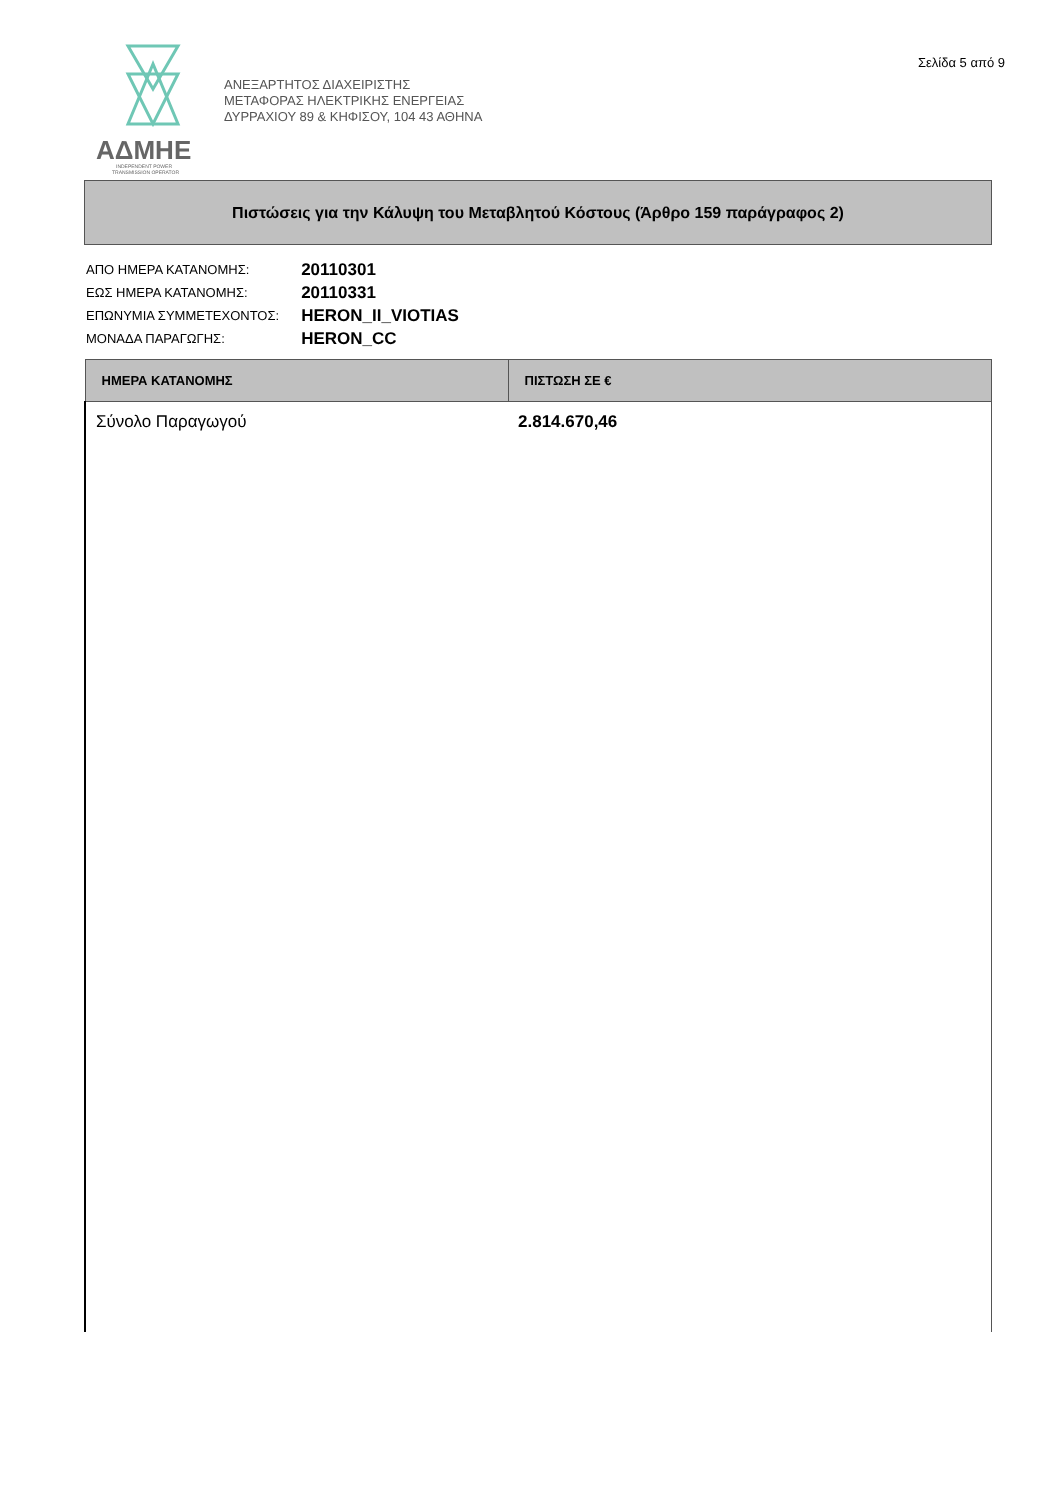ΑΔΜΗΕ
INDEPENDENT POWER
TRANSMISSION OPERATOR
ΑΝΕΞΑΡΤΗΤΟΣ ΔΙΑΧΕΙΡΙΣΤΗΣ
ΜΕΤΑΦΟΡΑΣ ΗΛΕΚΤΡΙΚΗΣ ΕΝΕΡΓΕΙΑΣ
ΔΥΡΡΑΧΙΟΥ 89 & ΚΗΦΙΣΟΥ, 104 43 ΑΘΗΝΑ
Σελίδα 5 από 9
Πιστώσεις για την Κάλυψη του Μεταβλητού Κόστους (Άρθρο 159 παράγραφος 2)
| ΑΠΟ ΗΜΕΡΑ ΚΑΤΑΝΟΜΗΣ: | 20110301 |
| ΕΩΣ ΗΜΕΡΑ ΚΑΤΑΝΟΜΗΣ: | 20110331 |
| ΕΠΩΝΥΜΙΑ ΣΥΜΜΕΤΕΧΟΝΤΟΣ: | HERON_II_VIOTIAS |
| ΜΟΝΑΔΑ ΠΑΡΑΓΩΓΗΣ: | HERON_CC |
| ΗΜΕΡΑ ΚΑΤΑΝΟΜΗΣ | ΠΙΣΤΩΣΗ ΣΕ € |
| --- | --- |
| Σύνολο Παραγωγού | 2.814.670,46 |